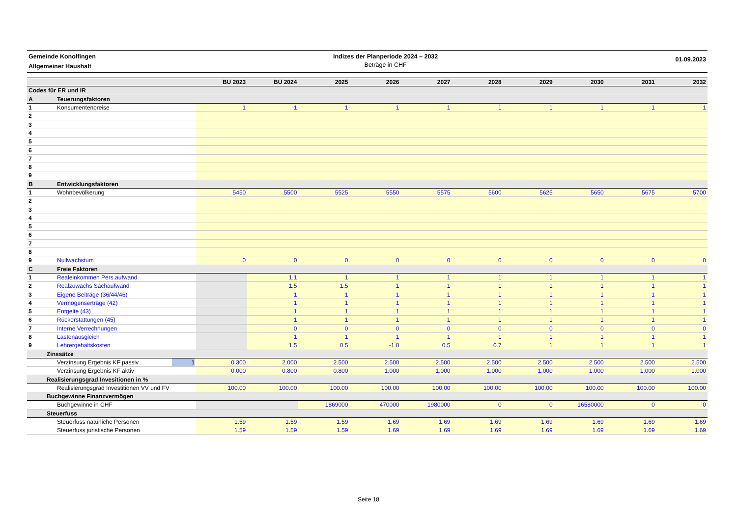Gemeinde Konolfingen
Allgemeiner Haushalt
Indizes der Planperiode 2024 – 2032
Beträge in CHF
01.09.2023
| | | | BU 2023 | BU 2024 | 2025 | 2026 | 2027 | 2028 | 2029 | 2030 | 2031 | 2032 |
| --- | --- | --- | --- | --- | --- | --- | --- | --- | --- | --- | --- | --- |
| Codes für ER und IR | | | | | | | | | | | | |
| A | Teuerungsfaktoren | | | | | | | | | | | |
| 1 | Konsumentenpreise | | 1 | 1 | 1 | 1 | 1 | 1 | 1 | 1 | 1 | 1 |
| 2 | | | | | | | | | | | | |
| 3 | | | | | | | | | | | | |
| 4 | | | | | | | | | | | | |
| 5 | | | | | | | | | | | | |
| 6 | | | | | | | | | | | | |
| 7 | | | | | | | | | | | | |
| 8 | | | | | | | | | | | | |
| 9 | | | | | | | | | | | | |
| B | Entwicklungsfaktoren | | | | | | | | | | | |
| 1 | Wohnbevölkerung | | 5450 | 5500 | 5525 | 5550 | 5575 | 5600 | 5625 | 5650 | 5675 | 5700 |
| 2 | | | | | | | | | | | | |
| 3 | | | | | | | | | | | | |
| 4 | | | | | | | | | | | | |
| 5 | | | | | | | | | | | | |
| 6 | | | | | | | | | | | | |
| 7 | | | | | | | | | | | | |
| 8 | | | | | | | | | | | | |
| 9 | Nullwachstum | | 0 | 0 | 0 | 0 | 0 | 0 | 0 | 0 | 0 | 0 |
| C | Freie Faktoren | | | | | | | | | | | |
| 1 | Realeinkommen Pers.aufwand | | | 1.1 | 1 | 1 | 1 | 1 | 1 | 1 | 1 | 1 |
| 2 | Realzuwachs Sachaufwand | | | 1.5 | 1.5 | 1 | 1 | 1 | 1 | 1 | 1 | 1 |
| 3 | Eigene Beiträge (36/44/46) | | | 1 | 1 | 1 | 1 | 1 | 1 | 1 | 1 | 1 |
| 4 | Vermögenserträge (42) | | | 1 | 1 | 1 | 1 | 1 | 1 | 1 | 1 | 1 |
| 5 | Entgelte (43) | | | 1 | 1 | 1 | 1 | 1 | 1 | 1 | 1 | 1 |
| 6 | Rückerstattungen (45) | | | 1 | 1 | 1 | 1 | 1 | 1 | 1 | 1 | 1 |
| 7 | Interne Verrechnungen | | | 0 | 0 | 0 | 0 | 0 | 0 | 0 | 0 | 0 |
| 8 | Lastenausgleich | | | 1 | 1 | 1 | 1 | 1 | 1 | 1 | 1 | 1 |
| 9 | Lehrergehaltskosten | | | 1.5 | 0.5 | -1.8 | 0.5 | 0.7 | 1 | 1 | 1 | 1 |
| Zinssätze | | | | | | | | | | | | |
| | Verzinsung Ergebnis KF passiv 1 | | 0.300 | 2.000 | 2.500 | 2.500 | 2.500 | 2.500 | 2.500 | 2.500 | 2.500 | 2.500 |
| | Verzinsung Ergebnis KF aktiv | | 0.000 | 0.800 | 0.800 | 1.000 | 1.000 | 1.000 | 1.000 | 1.000 | 1.000 | 1.000 |
| Realisierungsgrad Invesitionen in % | | | | | | | | | | | | |
| | Realisierungsgrad Investitionen VV und FV | | 100.00 | 100.00 | 100.00 | 100.00 | 100.00 | 100.00 | 100.00 | 100.00 | 100.00 | 100.00 |
| Buchgewinne Finanzvermögen | | | | | | | | | | | | |
| | Buchgewinne in CHF | | | | 1869000 | 470000 | 1980000 | 0 | 0 | 16580000 | 0 | 0 |
| Steuerfuss | | | | | | | | | | | | |
| | Steuerfuss natürliche Personen | | 1.59 | 1.59 | 1.59 | 1.69 | 1.69 | 1.69 | 1.69 | 1.69 | 1.69 | 1.69 |
| | Steuerfuss juristische Personen | | 1.59 | 1.59 | 1.59 | 1.69 | 1.69 | 1.69 | 1.69 | 1.69 | 1.69 | 1.69 |
Seite 18